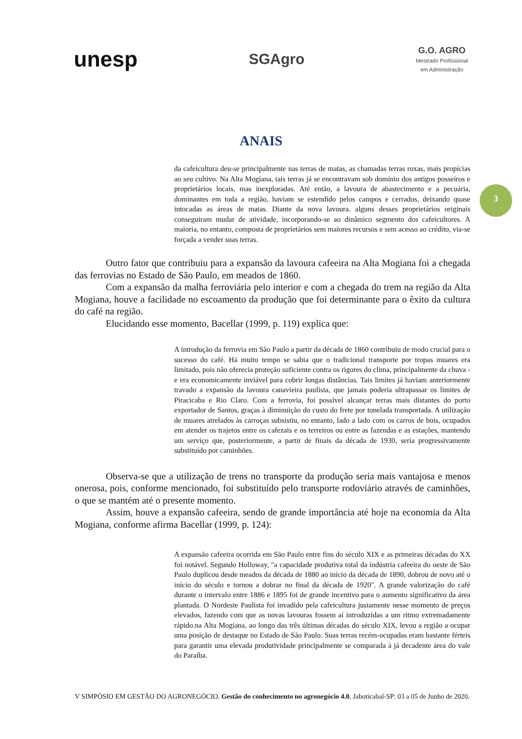unesp
SGAgro
G.O. AGRO
Mestrado Profissional
em Administração
ANAIS
3
da cafeicultura deu-se principalmente nas terras de matas, as chamadas terras roxas, mais propícias ao seu cultivo. Na Alta Mogiana, tais terras já se encontravam sob domínio dos antigos posseiros e proprietários locais, mas inexploradas. Até então, a lavoura de abastecimento e a pecuária, dominantes em toda a região, haviam se estendido pelos campos e cerrados, deixando quase intocadas as áreas de matas. Diante da nova lavoura. alguns desses proprietários originais conseguiram mudar de atividade, incorporando-se ao dinâmico segmento dos cafeicultores. A maioria, no entanto, composta de proprietários sem maiores recursos e sem acesso ao crédito, via-se forçada a vender suas terras.
Outro fator que contribuiu para a expansão da lavoura cafeeira na Alta Mogiana foi a chegada das ferrovias no Estado de São Paulo, em meados de 1860.
Com a expansão da malha ferroviária pelo interior e com a chegada do trem na região da Alta Mogiana, houve a facilidade no escoamento da produção que foi determinante para o êxito da cultura do café na região.
Elucidando esse momento, Bacellar (1999, p. 119) explica que:
A introdução da ferrovia em São Paulo a partir da década de 1860 contribuiu de modo crucial para o sucesso do café. Há muito tempo se sabia que o tradicional transporte por tropas muares era limitado, pois não oferecia proteção suficiente contra os rigores do clima, principalmente da chuva - e era economicamente inviável para cobrir longas distâncias. Tais limites já haviam anteriormente travado a expansão da lavoura canavieira paulista, que jamais poderia ultrapassar os limites de Piracicaba e Rio Claro. Com a ferrovia, foi possível alcançar terras mais distantes do porto exportador de Santos, graças à diminuição do custo do frete por tonelada transportada. A utilização de muares atrelados às carroças subsistiu, no entanto, lado a lado com os carros de bois, ocupados em atender os trajetos entre os cafezais e os terreiros ou entre as fazendas e as estações, mantendo um serviço que, posteriormente, a partir de finais da década de 1930, seria progressivamente substituído por caminhões.
Observa-se que a utilização de trens no transporte da produção seria mais vantajosa e menos onerosa, pois, conforme mencionado, foi substituído pelo transporte rodoviário através de caminhões, o que se mantém até o presente momento.
Assim, houve a expansão cafeeira, sendo de grande importância até hoje na economia da Alta Mogiana, conforme afirma Bacellar (1999, p. 124):
A expansão cafeeira ocorrida em São Paulo entre fins do século XIX e as primeiras décadas do XX foi notável. Segundo Holloway, "a capacidade produtiva total da indústria cafeeira do oeste de São Paulo duplicou desde meados da década de 1880 ao início da década de 1890, dobrou de novo até o início do século e tornou a dobrar no final da década de 1920". A grande valorização do café durante o intervalo entre 1886 e 1895 foi de grande incentivo para o aumento significativo da área plantada. O Nordeste Paulista foi invadido pela cafeicultura justamente nesse momento de preços elevados, fazendo com que as novas lavouras fossem aí introduzidas a um ritmo extremadamente rápido.na Alta Mogiana, ao longo das três últimas décadas do século XIX, levou a região a ocupar uma posição de destaque no Estado de São Paulo. Suas terras recém-ocupadas eram bastante férteis para garantir uma elevada produtividade principalmente se comparada à já decadente área do vale do Paraíba.
V SIMPÓSIO EM GESTÃO DO AGRONEGÓCIO. Gestão do conhecimento no agronegócio 4.0, Jaboticabal-SP: 03 a 05 de Junho de 2020.